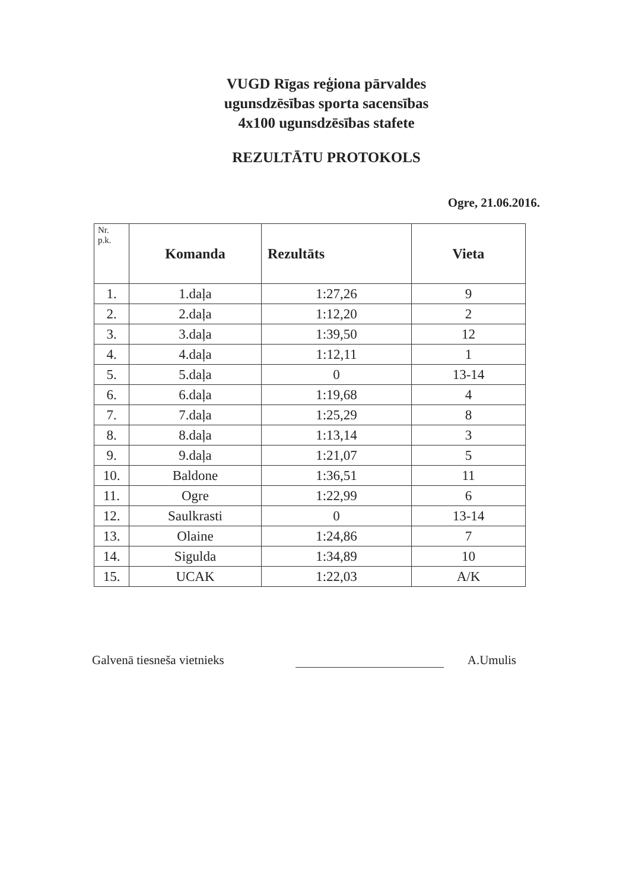VUGD Rīgas reģiona pārvaldes
ugunsdzēsības sporta sacensības
4x100 ugunsdzēsības stafete
REZULTĀTU PROTOKOLS
Ogre, 21.06.2016.
| Nr. p.k. | Komanda | Rezultāts | Vieta |
| --- | --- | --- | --- |
| 1. | 1.daļa | 1:27,26 | 9 |
| 2. | 2.daļa | 1:12,20 | 2 |
| 3. | 3.daļa | 1:39,50 | 12 |
| 4. | 4.daļa | 1:12,11 | 1 |
| 5. | 5.daļa | 0 | 13-14 |
| 6. | 6.daļa | 1:19,68 | 4 |
| 7. | 7.daļa | 1:25,29 | 8 |
| 8. | 8.daļa | 1:13,14 | 3 |
| 9. | 9.daļa | 1:21,07 | 5 |
| 10. | Baldone | 1:36,51 | 11 |
| 11. | Ogre | 1:22,99 | 6 |
| 12. | Saulkrasti | 0 | 13-14 |
| 13. | Olaine | 1:24,86 | 7 |
| 14. | Sigulda | 1:34,89 | 10 |
| 15. | UCAK | 1:22,03 | A/K |
Galvenā tiesneša vietnieks
A.Umulis